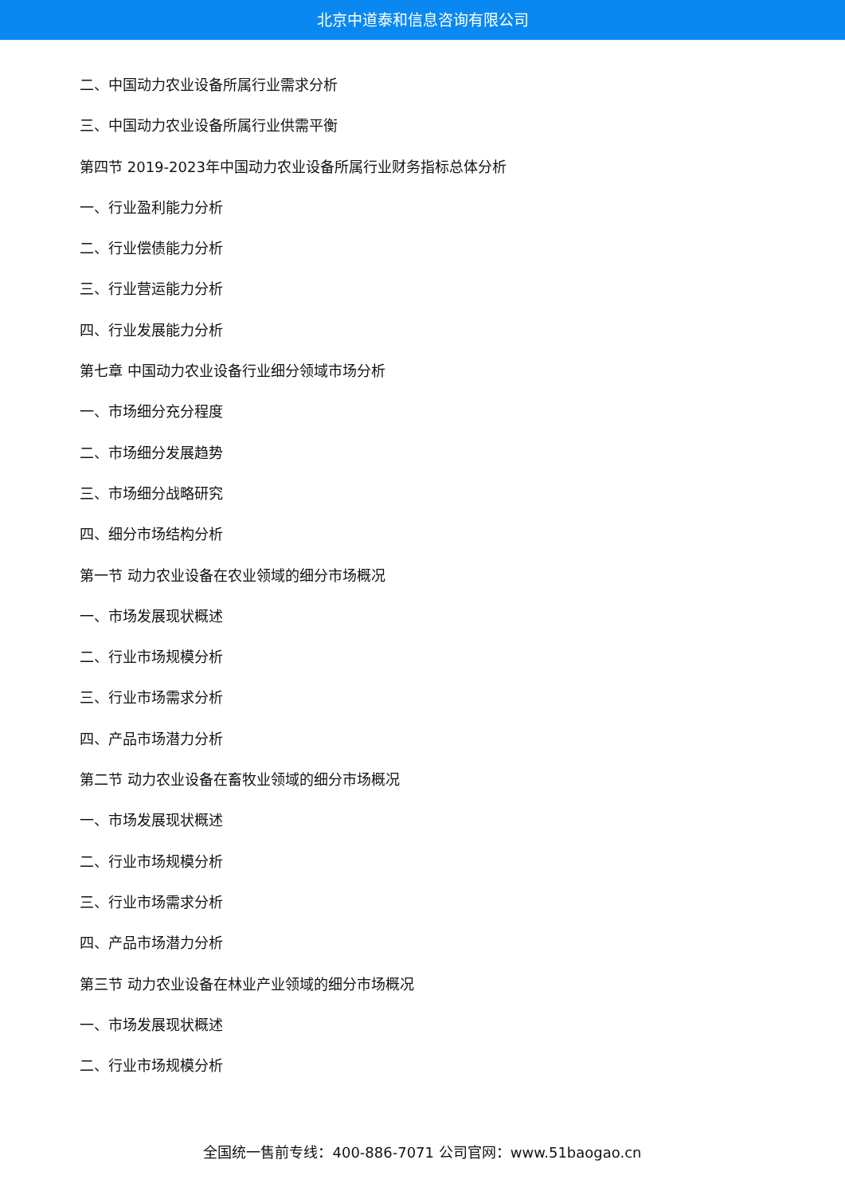北京中道泰和信息咨询有限公司
二、中国动力农业设备所属行业需求分析
三、中国动力农业设备所属行业供需平衡
第四节 2019-2023年中国动力农业设备所属行业财务指标总体分析
一、行业盈利能力分析
二、行业偿债能力分析
三、行业营运能力分析
四、行业发展能力分析
第七章 中国动力农业设备行业细分领域市场分析
一、市场细分充分程度
二、市场细分发展趋势
三、市场细分战略研究
四、细分市场结构分析
第一节 动力农业设备在农业领域的细分市场概况
一、市场发展现状概述
二、行业市场规模分析
三、行业市场需求分析
四、产品市场潜力分析
第二节 动力农业设备在畜牧业领域的细分市场概况
一、市场发展现状概述
二、行业市场规模分析
三、行业市场需求分析
四、产品市场潜力分析
第三节 动力农业设备在林业产业领域的细分市场概况
一、市场发展现状概述
二、行业市场规模分析
全国统一售前专线：400-886-7071 公司官网：www.51baogao.cn